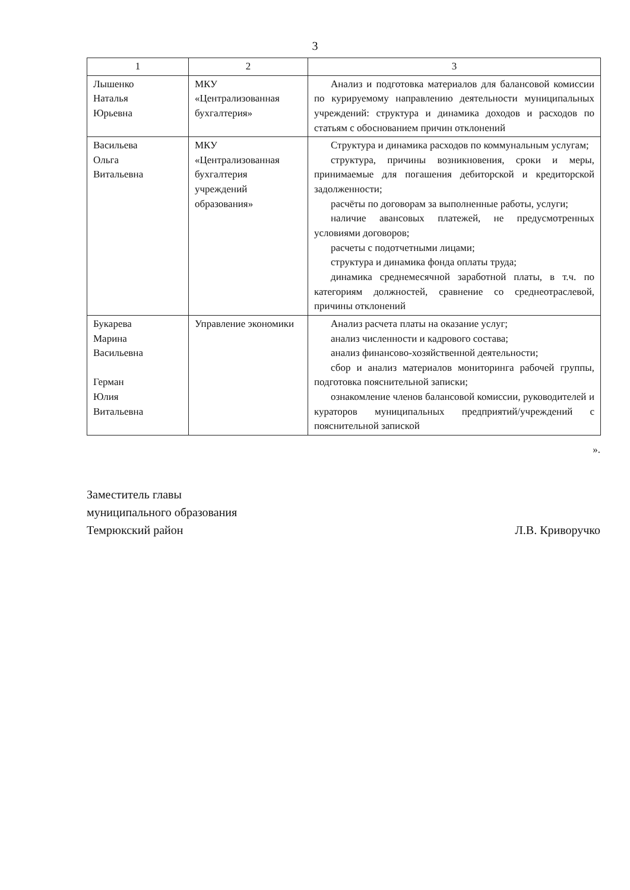3
| 1 | 2 | 3 |
| --- | --- | --- |
| Лышенко Наталья Юрьевна | МКУ «Централизованная бухгалтерия» | Анализ и подготовка материалов для балансовой комиссии по курируемому направлению деятельности муниципальных учреждений: структура и динамика доходов и расходов по статьям с обоснованием причин отклонений |
| Васильева Ольга Витальевна | МКУ «Централизованная бухгалтерия учреждений образования» | Структура и динамика расходов по коммунальным услугам; структура, причины возникновения, сроки и меры, принимаемые для погашения дебиторской и кредиторской задолженности; расчёты по договорам за выполненные работы, услуги; наличие авансовых платежей, не предусмотренных условиями договоров; расчеты с подотчетными лицами; структура и динамика фонда оплаты труда; динамика среднемесячной заработной платы, в т.ч. по категориям должностей, сравнение со среднеотраслевой, причины отклонений |
| Букарева Марина Васильевна Герман Юлия Витальевна | Управление экономики | Анализ расчета платы на оказание услуг; анализ численности и кадрового состава; анализ финансово-хозяйственной деятельности; сбор и анализ материалов мониторинга рабочей группы, подготовка пояснительной записки; ознакомление членов балансовой комиссии, руководителей и кураторов муниципальных предприятий/учреждений с пояснительной запиской |
».
Заместитель главы
муниципального образования
Темрюкский район
Л.В. Криворучко